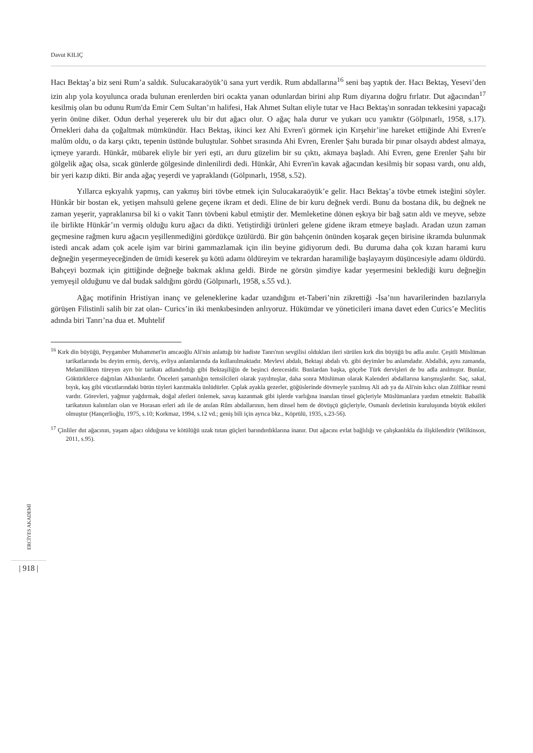Davut KILIÇ
Hacı Bektaş’a biz seni Rum’a saldık. Sulucakaraöyük’ü sana yurt verdik. Rum abdallarına<sup>16</sup> seni baş yaptık der. Hacı Bektaş, Yesevi’den izin alıp yola koyulunca orada bulunan erenlerden biri ocakta yanan odunlardan birini alıp Rum diyarına doğru fırlatır. Dut ağacından<sup>17</sup> kesilmiş olan bu odunu Rum'da Emir Cem Sultan’ın halifesi, Hak Ahmet Sultan eliyle tutar ve Hacı Bektaş'ın sonradan tekkesini yapacağı yerin önüne diker. Odun derhal yeşererek ulu bir dut ağacı olur. O ağaç hala durur ve yukarı ucu yanıktır (Gölpınarlı, 1958, s.17). Örnekleri daha da çoğaltmak mümkündür. Hacı Bektaş, ikinci kez Ahi Evren'i görmek için Kırşehir’ine hareket ettiğinde Ahi Evren'e malûm oldu, o da karşı çıktı, tepenin üstünde buluştular. Sohbet sırasında Ahi Evren, Erenler Şahı burada bir pınar olsaydı abdest almaya, içmeye yarardı. Hünkâr, mübarek eliyle bir yeri eşti, arı duru güzelim bir su çıktı, akmaya başladı. Ahi Evren, gene Erenler Şahı bir gölgelik ağaç olsa, sıcak günlerde gölgesinde dinlenilirdi dedi. Hünkâr, Ahi Evren'in kavak ağacından kesilmiş bir sopası vardı, onu aldı, bir yeri kazıp dikti. Bir anda ağaç yeşerdi ve yapraklandı (Gölpınarlı, 1958, s.52).
Yıllarca eşkıyalık yapmış, can yakmış biri tövbe etmek için Sulucakaraöyük’e gelir. Hacı Bektaş’a tövbe etmek isteğini söyler. Hünkâr bir bostan ek, yetişen mahsulü gelene geçene ikram et dedi. Eline de bir kuru değnek verdi. Bunu da bostana dik, bu değnek ne zaman yeşerir, yapraklanırsa bil ki o vakit Tanrı tövbeni kabul etmiştir der. Memleketine dönen eşkıya bir bağ satın aldı ve meyve, sebze ile birlikte Hünkâr’ın vermiş olduğu kuru ağacı da dikti. Yetiştirdiği ürünleri gelene gidene ikram etmeye başladı. Aradan uzun zaman geçmesine rağmen kuru ağacın yeşillenmediğini gördükçe üzülürdü. Bir gün bahçenin önünden koşarak geçen birisine ikramda bulunmak istedi ancak adam çok acele işim var birini gammazlamak için ilin beyine gidiyorum dedi. Bu duruma daha çok kızan harami kuru değneğin yeşermeyeceğinden de ümidi keserek şu kötü adamı öldüreyim ve tekrardan haramiliğe başlayayım düşüncesiyle adamı öldürdü. Bahçeyi bozmak için gittiğinde değneğe bakmak aklına geldi. Birde ne görsün şimdiye kadar yeşermesini beklediği kuru değneğin yemyeşil olduğunu ve dal budak saldığını gördü (Gölpınarlı, 1958, s.55 vd.).
Ağaç motifinin Hristiyan inanç ve geleneklerine kadar uzandığını et-Taberi’nin zikrettiği -İsa’nın havarilerinden bazılarıyla görüşen Filistinli salih bir zat olan- Curics’in iki menkıbesinden anlıyoruz. Hükümdar ve yöneticileri imana davet eden Curics’e Meclitis adında biri Tanrı’na dua et. Muhtelif
<sup>16</sup> Kırk din büyüğü, Peygamber Muhammet'in amcaoğlu Ali'nin anlattığı bir hadiste Tanrı'nın sevgilisi oldukları ileri sürülen kırk din büyüğü bu adla anılır. Çeşitli Müslüman tarikatlarında bu deyim ermiş, derviş, evliya anlamlarında da kullanılmaktadır. Mevlevi abdalı, Bektaşi abdalı vb. gibi deyimler bu anlamdadır. Abdallık, aynı zamanda, Melamilikten türeyen ayrı bir tarikatı adlandırdığı gibi Bektaşiliğin de beşinci derecesidir. Bunlardan başka, göçebe Türk dervişleri de bu adla anılmıştır. Bunlar, Göktürklerce dağıtılan Akhunlardır. Önceleri şamanlığın temsilcileri olarak yayılmışlar, daha sonra Müslüman olarak Kalenderi abdallarına karışmışlardır. Saç, sakal, bıyık, kaş gibi vücutlarındaki bütün tüyleri kazıtmakla ünlüdürler. Çıplak ayakla gezerler, göğüslerinde dövmeyle yazılmış Ali adı ya da Ali'nin kılıcı olan Zülfikar resmi vardır. Görevleri, yağmur yağdırmak, doğal afetleri önlemek, savaş kazanmak gibi işlerde varlığına inanılan tinsel güçleriyle Müslümanlara yardım etmektir. Babailik tarikatının kalıntıları olan ve Horasan erleri adı ile de anılan Rûm abdallarının, hem dinsel hem de dövüşçü güçleriyle, Osmanlı devletinin kuruluşunda büyük etkileri olmuştur (Hançerlioğlu, 1975, s.10; Korkmaz, 1994, s.12 vd.; geniş bili için ayrıca bkz., Köprülü, 1935, s.23-56).
<sup>17</sup> Çinliler dut ağacının, yaşam ağacı olduğuna ve kötülüğü uzak tutan güçleri barındırdıklarına inanır. Dut ağacını evlat bağlılığı ve çalışkanlıkla da ilişkilendirir (Wilkinson, 2011, s.95).
ERCİYES AKADEMİ
| 918 |